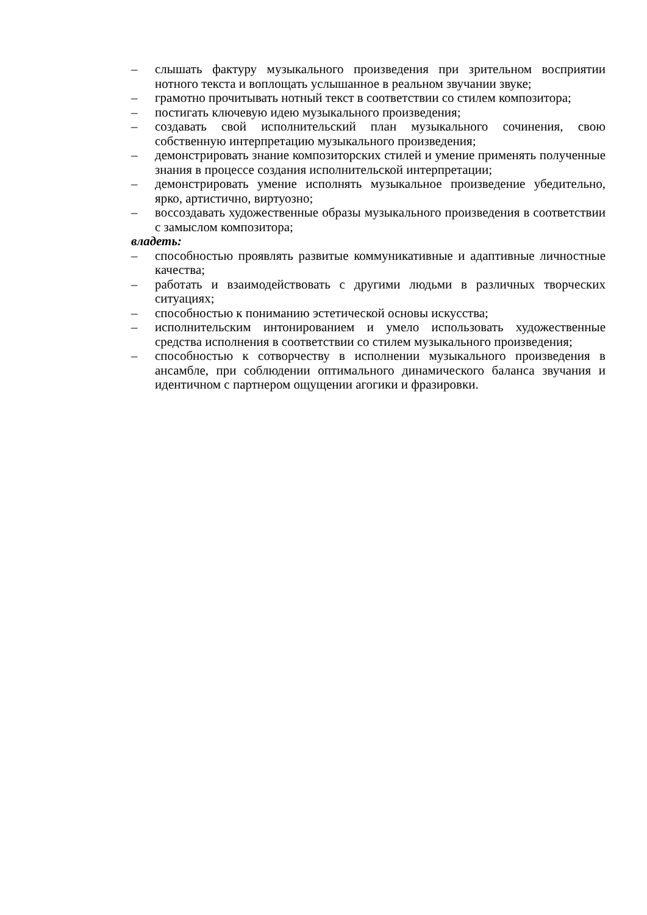– слышать фактуру музыкального произведения при зрительном восприятии нотного текста и воплощать услышанное в реальном звучании звуке;
– грамотно прочитывать нотный текст в соответствии со стилем композитора;
– постигать ключевую идею музыкального произведения;
– создавать свой исполнительский план музыкального сочинения, свою собственную интерпретацию музыкального произведения;
– демонстрировать знание композиторских стилей и умение применять полученные знания в процессе создания исполнительской интерпретации;
– демонстрировать умение исполнять музыкальное произведение убедительно, ярко, артистично, виртуозно;
– воссоздавать художественные образы музыкального произведения в соответствии с замыслом композитора;
владеть:
– способностью проявлять развитые коммуникативные и адаптивные личностные качества;
– работать и взаимодействовать с другими людьми в различных творческих ситуациях;
– способностью к пониманию эстетической основы искусства;
– исполнительским интонированием и умело использовать художественные средства исполнения в соответствии со стилем музыкального произведения;
– способностью к сотворчеству в исполнении музыкального произведения в ансамбле, при соблюдении оптимального динамического баланса звучания и идентичном с партнером ощущении агогики и фразировки.